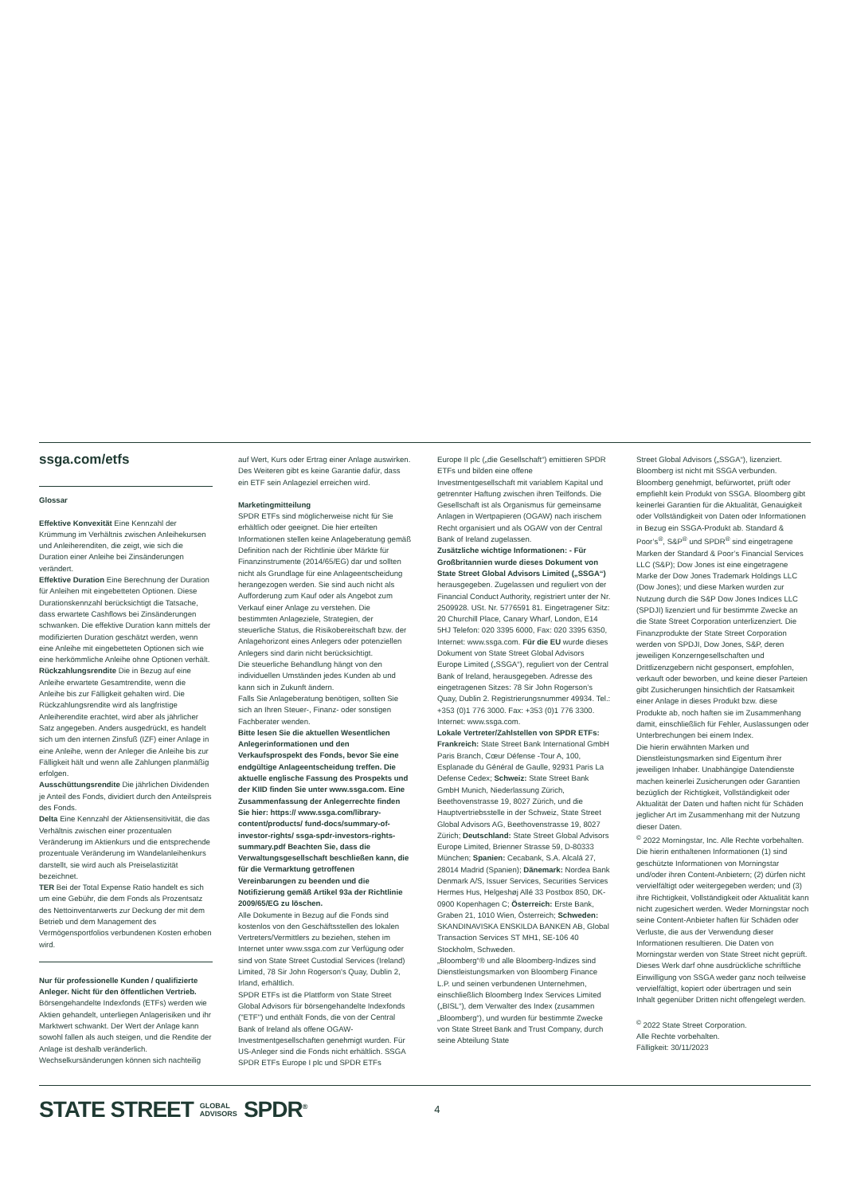ssga.com/etfs
Glossar
Effektive Konvexität Eine Kennzahl der Krümmung im Verhältnis zwischen Anleihekursen und Anleiherenditen, die zeigt, wie sich die Duration einer Anleihe bei Zinsänderungen verändert.
Effektive Duration Eine Berechnung der Duration für Anleihen mit eingebetteten Optionen. Diese Durationskennzahl berücksichtigt die Tatsache, dass erwartete Cashflows bei Zinsänderungen schwanken. Die effektive Duration kann mittels der modifizierten Duration geschätzt werden, wenn eine Anleihe mit eingebetteten Optionen sich wie eine herkömmliche Anleihe ohne Optionen verhält.
Rückzahlungsrendite Die in Bezug auf eine Anleihe erwartete Gesamtrendite, wenn die Anleihe bis zur Fälligkeit gehalten wird. Die Rückzahlungsrendite wird als langfristige Anleiherendite erachtet, wird aber als jährlicher Satz angegeben. Anders ausgedrückt, es handelt sich um den internen Zinsfuß (IZF) einer Anlage in eine Anleihe, wenn der Anleger die Anleihe bis zur Fälligkeit hält und wenn alle Zahlungen planmäßig erfolgen.
Ausschüttungsrendite Die jährlichen Dividenden je Anteil des Fonds, dividiert durch den Anteilspreis des Fonds.
Delta Eine Kennzahl der Aktiensensitivität, die das Verhältnis zwischen einer prozentualen Veränderung im Aktienkurs und die entsprechende prozentuale Veränderung im Wandelanleihenkurs darstellt, sie wird auch als Preiselastizität bezeichnet.
TER Bei der Total Expense Ratio handelt es sich um eine Gebühr, die dem Fonds als Prozentsatz des Nettoinventarwerts zur Deckung der mit dem Betrieb und dem Management des Vermögensportfolios verbundenen Kosten erhoben wird.
Nur für professionelle Kunden / qualifizierte Anleger. Nicht für den öffentlichen Vertrieb.
Börsengehandelte Indexfonds (ETFs) werden wie Aktien gehandelt, unterliegen Anlagerisiken und ihr Marktwert schwankt. Der Wert der Anlage kann sowohl fallen als auch steigen, und die Rendite der Anlage ist deshalb veränderlich. Wechselkursänderungen können sich nachteilig
auf Wert, Kurs oder Ertrag einer Anlage auswirken. Des Weiteren gibt es keine Garantie dafür, dass ein ETF sein Anlageziel erreichen wird.
Marketingmitteilung
SPDR ETFs sind möglicherweise nicht für Sie erhältlich oder geeignet. Die hier erteilten Informationen stellen keine Anlageberatung gemäß Definition nach der Richtlinie über Märkte für Finanzinstrumente (2014/65/EG) dar und sollten nicht als Grundlage für eine Anlageentscheidung herangezogen werden. Sie sind auch nicht als Aufforderung zum Kauf oder als Angebot zum Verkauf einer Anlage zu verstehen. Die bestimmten Anlageziele, Strategien, der steuerliche Status, die Risikobereitschaft bzw. der Anlagehorizont eines Anlegers oder potenziellen Anlegers sind darin nicht berücksichtigt.
Die steuerliche Behandlung hängt von den individuellen Umständen jedes Kunden ab und kann sich in Zukunft ändern.
Falls Sie Anlageberatung benötigen, sollten Sie sich an Ihren Steuer-, Finanz- oder sonstigen Fachberater wenden.
Bitte lesen Sie die aktuellen Wesentlichen Anlegerinformationen und den Verkaufsprospekt des Fonds, bevor Sie eine endgültige Anlageentscheidung treffen. Die aktuelle englische Fassung des Prospekts und der KIID finden Sie unter www.ssga.com. Eine Zusammenfassung der Anlegerrechte finden Sie hier: https:// www.ssga.com/library-content/products/ fund-docs/summary-of-investor-rights/ ssga-spdr-investors-rights-summary.pdf Beachten Sie, dass die Verwaltungsgesellschaft beschließen kann, die für die Vermarktung getroffenen Vereinbarungen zu beenden und die Notifizierung gemäß Artikel 93a der Richtlinie 2009/65/EG zu löschen.
Alle Dokumente in Bezug auf die Fonds sind kostenlos von den Geschäftsstellen des lokalen Vertreters/Vermittlers zu beziehen, stehen im Internet unter www.ssga.com zur Verfügung oder sind von State Street Custodial Services (Ireland) Limited, 78 Sir John Rogerson's Quay, Dublin 2, Irland, erhältlich.
SPDR ETFs ist die Plattform von State Street Global Advisors für börsengehandelte Indexfonds ("ETF") und enthält Fonds, die von der Central Bank of Ireland als offene OGAW-Investmentgesellschaften genehmigt wurden. Für US-Anleger sind die Fonds nicht erhältlich. SSGA SPDR ETFs Europe I plc und SPDR ETFs
Europe II plc („die Gesellschaft“) emittieren SPDR ETFs und bilden eine offene Investmentgesellschaft mit variablem Kapital und getrennter Haftung zwischen ihren Teilfonds. Die Gesellschaft ist als Organismus für gemeinsame Anlagen in Wertpapieren (OGAW) nach irischem Recht organisiert und als OGAW von der Central Bank of Ireland zugelassen.
Zusätzliche wichtige Informationen: - Für Großbritannien wurde dieses Dokument von State Street Global Advisors Limited („SSGA“) herausgegeben. Zugelassen und reguliert von der Financial Conduct Authority, registriert unter der Nr. 2509928. USt. Nr. 5776591 81. Eingetragener Sitz: 20 Churchill Place, Canary Wharf, London, E14 5HJ Telefon: 020 3395 6000, Fax: 020 3395 6350, Internet: www.ssga.com. Für die EU wurde dieses Dokument von State Street Global Advisors Europe Limited („SSGA“), reguliert von der Central Bank of Ireland, herausgegeben. Adresse des eingetragenen Sitzes: 78 Sir John Rogerson’s Quay, Dublin 2. Registrierungsnummer 49934. Tel.: +353 (0)1 776 3000. Fax: +353 (0)1 776 3300. Internet: www.ssga.com.
Lokale Vertreter/Zahlstellen von SPDR ETFs:
Frankreich: State Street Bank International GmbH Paris Branch, Cœur Défense -Tour A, 100, Esplanade du Général de Gaulle, 92931 Paris La Defense Cedex; Schweiz: State Street Bank GmbH Munich, Niederlassung Zürich, Beethovenstrasse 19, 8027 Zürich, und die Hauptvertriebsstelle in der Schweiz, State Street Global Advisors AG, Beethovenstrasse 19, 8027 Zürich; Deutschland: State Street Global Advisors Europe Limited, Brienner Strasse 59, D-80333 München; Spanien: Cecabank, S.A. Alcalá 27, 28014 Madrid (Spanien); Dänemark: Nordea Bank Denmark A/S, Issuer Services, Securities Services Hermes Hus, Helgeshøj Allé 33 Postbox 850, DK-0900 Kopenhagen C; Österreich: Erste Bank, Graben 21, 1010 Wien, Österreich; Schweden: SKANDINAVISKA ENSKILDA BANKEN AB, Global Transaction Services ST MH1, SE-106 40 Stockholm, Schweden.
„Bloomberg“® und alle Bloomberg-Indizes sind Dienstleistungsmarken von Bloomberg Finance L.P. und seinen verbundenen Unternehmen, einschließlich Bloomberg Index Services Limited („BISL“), dem Verwalter des Index (zusammen „Bloomberg“), und wurden für bestimmte Zwecke von State Street Bank and Trust Company, durch seine Abteilung State
Street Global Advisors („SSGA“), lizenziert. Bloomberg ist nicht mit SSGA verbunden. Bloomberg genehmigt, befürwortet, prüft oder empfiehlt kein Produkt von SSGA. Bloomberg gibt keinerlei Garantien für die Aktualität, Genauigkeit oder Vollständigkeit von Daten oder Informationen in Bezug ein SSGA-Produkt ab. Standard & Poor’s<sup>®</sup>, S&P<sup>®</sup> und SPDR<sup>®</sup> sind eingetragene Marken der Standard & Poor’s Financial Services LLC (S&P); Dow Jones ist eine eingetragene Marke der Dow Jones Trademark Holdings LLC (Dow Jones); und diese Marken wurden zur Nutzung durch die S&P Dow Jones Indices LLC (SPDJI) lizenziert und für bestimmte Zwecke an die State Street Corporation unterlizenziert. Die Finanzprodukte der State Street Corporation werden von SPDJI, Dow Jones, S&P, deren jeweiligen Konzerngesellschaften und Drittlizenzgebern nicht gesponsert, empfohlen, verkauft oder beworben, und keine dieser Parteien gibt Zusicherungen hinsichtlich der Ratsamkeit einer Anlage in dieses Produkt bzw. diese Produkte ab, noch haften sie im Zusammenhang damit, einschließlich für Fehler, Auslassungen oder Unterbrechungen bei einem Index.
Die hierin erwähnten Marken und Dienstleistungsmarken sind Eigentum ihrer jeweiligen Inhaber. Unabhängige Datendienste machen keinerlei Zusicherungen oder Garantien bezüglich der Richtigkeit, Vollständigkeit oder Aktualität der Daten und haften nicht für Schäden jeglicher Art im Zusammenhang mit der Nutzung dieser Daten.
<sup>©</sup> 2022 Morningstar, Inc. Alle Rechte vorbehalten. Die hierin enthaltenen Informationen (1) sind geschützte Informationen von Morningstar und/oder ihren Content-Anbietern; (2) dürfen nicht vervielfältigt oder weitergegeben werden; und (3) ihre Richtigkeit, Vollständigkeit oder Aktualität kann nicht zugesichert werden. Weder Morningstar noch seine Content-Anbieter haften für Schäden oder Verluste, die aus der Verwendung dieser Informationen resultieren. Die Daten von Morningstar werden von State Street nicht geprüft.
Dieses Werk darf ohne ausdrückliche schriftliche Einwilligung von SSGA weder ganz noch teilweise vervielfältigt, kopiert oder übertragen und sein Inhalt gegenüber Dritten nicht offengelegt werden.
<sup>©</sup> 2022 State Street Corporation.
Alle Rechte vorbehalten.
Fälligkeit: 30/11/2023
STATE STREET GLOBAL
ADVISORS SPDR<sup>®</sup> 4